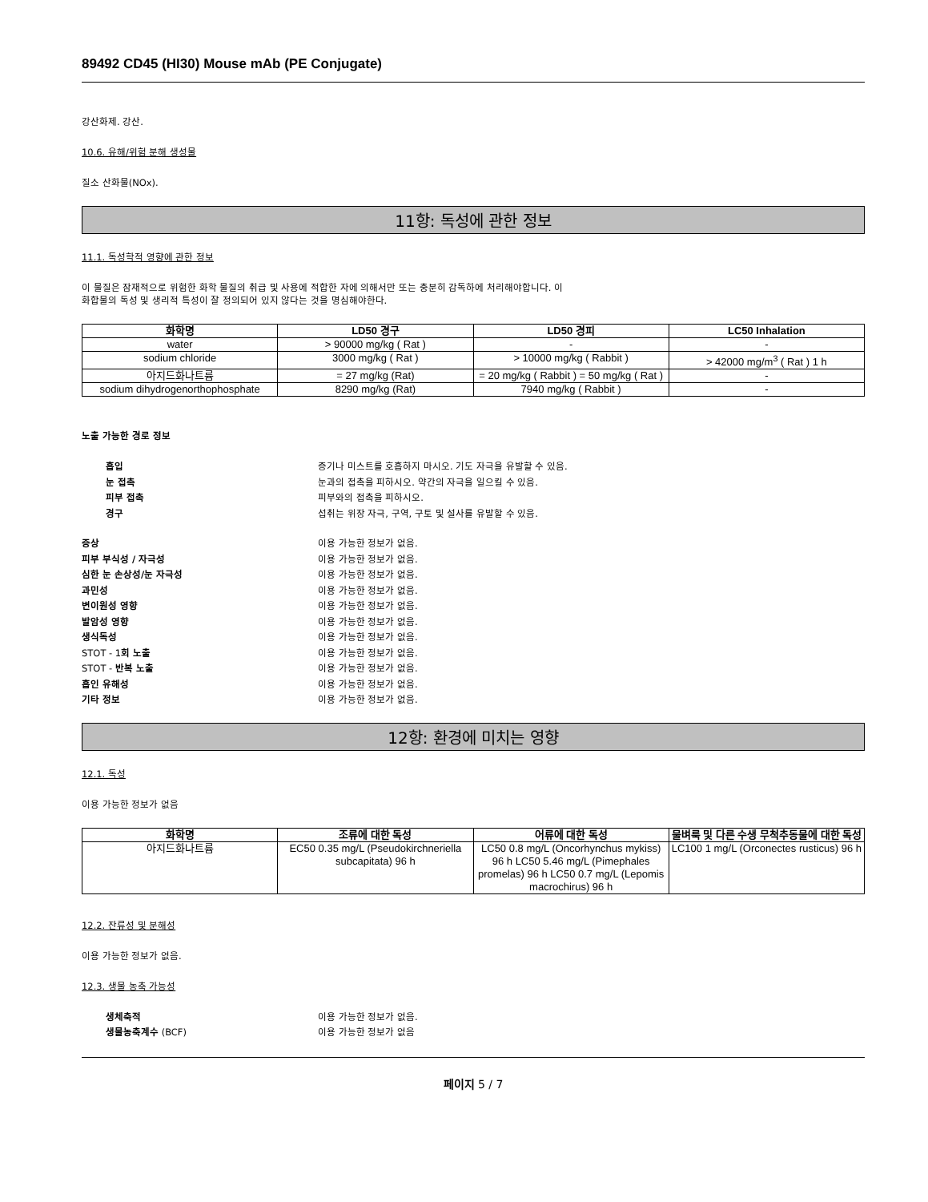89492 CD45 (HI30) Mouse mAb (PE Conjugate)
강산화제. 강산.
10.6. 유해/위험 분해 생성물
질소 산화물(NOx).
11항: 독성에 관한 정보
11.1. 독성학적 영향에 관한 정보
이 물질은 잠재적으로 위험한 화학 물질의 취급 및 사용에 적합한 자에 의해서만 또는 충분히 감독하에 처리해야합니다. 이
화합물의 독성 및 생리적 특성이 잘 정의되어 있지 않다는 것을 명심해야한다.
| 화학명 | LD50 경구 | LD50 경피 | LC50 Inhalation |
| --- | --- | --- | --- |
| water | > 90000 mg/kg ( Rat ) | - | - |
| sodium chloride | 3000 mg/kg ( Rat ) | > 10000 mg/kg ( Rabbit ) | > 42000 mg/m<sup>3</sup> ( Rat ) 1 h |
| 아지드화나트륨 | = 27 mg/kg (Rat) | = 20 mg/kg ( Rabbit ) = 50 mg/kg ( Rat ) | - |
| sodium dihydrogenorthophosphate | 8290 mg/kg (Rat) | 7940 mg/kg ( Rabbit ) | - |
노출 가능한 경로 정보
흡입 증기나 미스트를 호흡하지 마시오. 기도 자극을 유발할 수 있음. 눈 접촉 눈과의 접촉을 피하시오. 약간의 자극을 일으킬 수 있음. 피부 접촉 피부와의 접촉을 피하시오. 경구 섭취는 위장 자극, 구역, 구토 및 설사를 유발할 수 있음.
증상 이용 가능한 정보가 없음. 피부 부식성 / 자극성 이용 가능한 정보가 없음. 심한 눈 손상성/눈 자극성 이용 가능한 정보가 없음. 과민성 이용 가능한 정보가 없음. 변이원성 영향 이용 가능한 정보가 없음. 발암성 영향 이용 가능한 정보가 없음. 생식독성 이용 가능한 정보가 없음. STOT - 1회 노출 이용 가능한 정보가 없음. STOT - 반복 노출 이용 가능한 정보가 없음. 흡인 유해성 이용 가능한 정보가 없음. 기타 정보 이용 가능한 정보가 없음.
12항: 환경에 미치는 영향
12.1. 독성
이용 가능한 정보가 없음
| 화학명 | 조류에 대한 독성 | 어류에 대한 독성 | 물벼룩 및 다른 수생 무척추동물에 대한 독성 |
| --- | --- | --- | --- |
| 아지드화나트륨 | EC50 0.35 mg/L (Pseudokirchneriella subcapitata) 96 h | LC50 0.8 mg/L (Oncorhynchus mykiss) 96 h LC50 5.46 mg/L (Pimephales promelas) 96 h LC50 0.7 mg/L (Lepomis macrochirus) 96 h | LC100 1 mg/L (Orconectes rusticus) 96 h |
12.2. 잔류성 및 분해성
이용 가능한 정보가 없음.
12.3. 생물 농축 가능성
생체축적 이용 가능한 정보가 없음. 생물농축계수 (BCF) 이용 가능한 정보가 없음
페이지 5 / 7